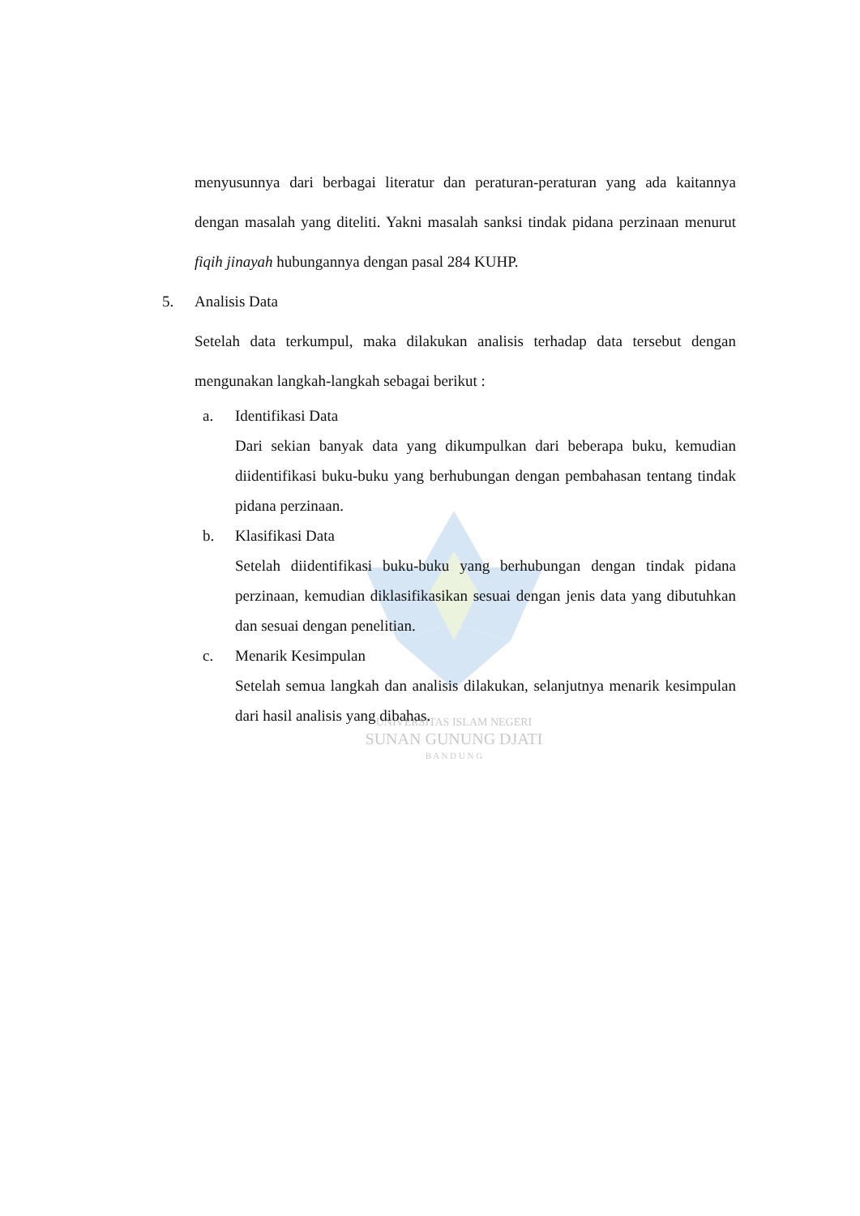UNIVERSITAS ISLAM NEGERI
SUNAN GUNUNG DJATI
B A N D U N G
menyusunnya dari berbagai literatur dan peraturan-peraturan yang ada kaitannya dengan masalah yang diteliti. Yakni masalah sanksi tindak pidana perzinaan menurut fiqih jinayah hubungannya dengan pasal 284 KUHP.
5. Analisis Data
Setelah data terkumpul, maka dilakukan analisis terhadap data tersebut dengan mengunakan langkah-langkah sebagai berikut :
a. Identifikasi Data
Dari sekian banyak data yang dikumpulkan dari beberapa buku, kemudian diidentifikasi buku-buku yang berhubungan dengan pembahasan tentang tindak pidana perzinaan.
b. Klasifikasi Data
Setelah diidentifikasi buku-buku yang berhubungan dengan tindak pidana perzinaan, kemudian diklasifikasikan sesuai dengan jenis data yang dibutuhkan dan sesuai dengan penelitian.
c. Menarik Kesimpulan
Setelah semua langkah dan analisis dilakukan, selanjutnya menarik kesimpulan dari hasil analisis yang dibahas.